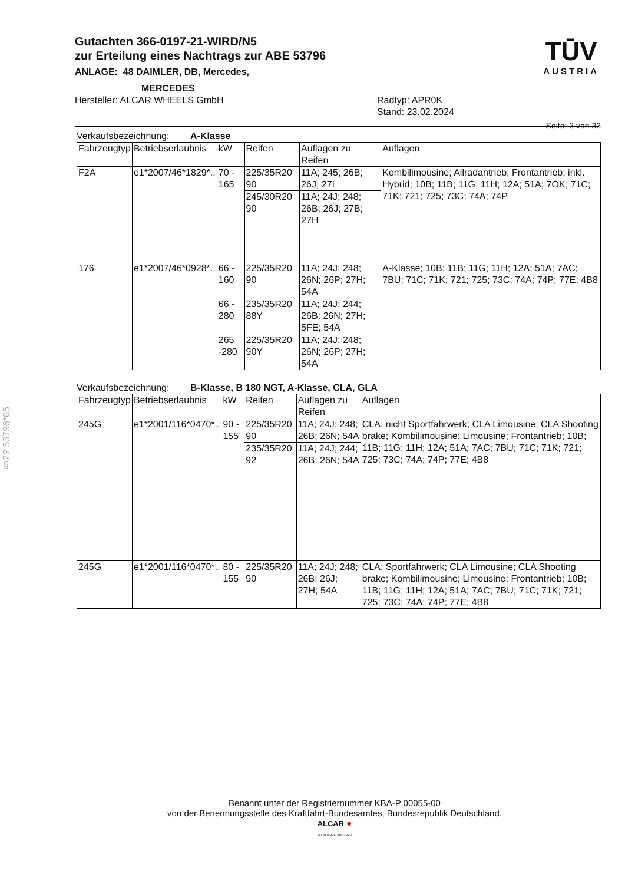Gutachten 366-0197-21-WIRD/N5
zur Erteilung eines Nachtrags zur ABE 53796
ANLAGE: 48 DAIMLER, DB, Mercedes,
MERCEDES
Hersteller: ALCAR WHEELS GmbH Radtyp: APR0K
Stand: 23.02.2024
TŪV
AUSTRIA
Seite: 3 von 33
Verkaufsbezeichnung: A-Klasse
| Fahrzeugtyp | Betriebserlaubnis | kW | Reifen | Auflagen zu Reifen | Auflagen |
| --- | --- | --- | --- | --- | --- |
| F2A | e1*2007/46*1829*.. | 70 - 165 | 225/35R20 90 | 11A; 245; 26B; 26J; 27I | Kombilimousine; Allradantrieb; Frontantrieb; inkl. Hybrid; 10B; 11B; 11G; 11H; 12A; 51A; 7OK; 71C; 71K; 721; 725; 73C; 74A; 74P |
| | | | 245/30R20 90 | 11A; 24J; 248; 26B; 26J; 27B; 27H | |
| 176 | e1*2007/46*0928*.. | 66 - 160 | 225/35R20 90 | 11A; 24J; 248; 26N; 26P; 27H; 54A | A-Klasse; 10B; 11B; 11G; 11H; 12A; 51A; 7AC; 7BU; 71C; 71K; 721; 725; 73C; 74A; 74P; 77E; 4B8 |
| | | 66 - 280 | 235/35R20 88Y | 11A; 24J; 244; 26B; 26N; 27H; 5FE; 54A | |
| | | 265 -280 | 225/35R20 90Y | 11A; 24J; 248; 26N; 26P; 27H; 54A | |
Verkaufsbezeichnung: B-Klasse, B 180 NGT, A-Klasse, CLA, GLA
| Fahrzeugtyp | Betriebserlaubnis | kW | Reifen | Auflagen zu Reifen | Auflagen |
| --- | --- | --- | --- | --- | --- |
| 245G | e1*2001/116*0470*.. | 90 - 155 | 225/35R20 90 | 11A; 24J; 248; 26B; 26N; 54A | CLA; nicht Sportfahrwerk; CLA Limousine; CLA Shooting brake; Kombilimousine; Limousine; Frontantrieb; 10B; 11B; 11G; 11H; 12A; 51A; 7AC; 7BU; 71C; 71K; 721; 725; 73C; 74A; 74P; 77E; 4B8 |
| | | | 235/35R20 92 | 11A; 24J; 244; 26B; 26N; 54A | |
| 245G | e1*2001/116*0470*.. | 80 - 155 | 225/35R20 90 | 11A; 24J; 248; 26B; 26J; 27H; 54A | CLA; Sportfahrwerk; CLA Limousine; CLA Shooting brake; Kombilimousine; Limousine; Frontantrieb; 10B; 11B; 11G; 11H; 12A; 51A; 7AC; 7BU; 71C; 71K; 721; 725; 73C; 74A; 74P; 77E; 4B8 |
§22 53796*05
Benannt unter der Registriernummer KBA-P 00055-00
von der Benennungsstelle des Kraftfahrt-Bundesamtes, Bundesrepublik Deutschland.
ALCAR ●
YOUR WHEEL PARTNER